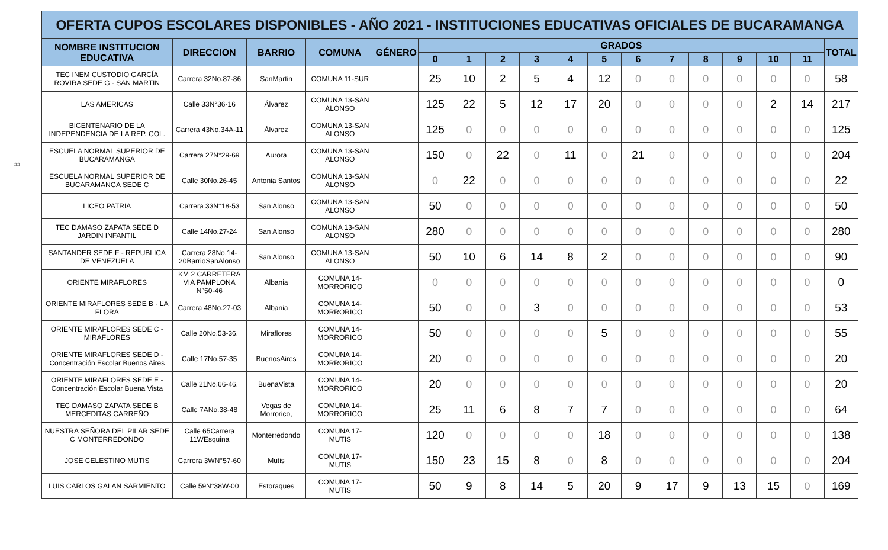##
OFERTA CUPOS ESCOLARES DISPONIBLES - AÑO 2021 - INSTITUCIONES EDUCATIVAS OFICIALES DE BUCARAMANGA
| NOMBRE INSTITUCION EDUCATIVA | DIRECCION | BARRIO | COMUNA | GÉNERO | GRADOS | | | | | | | | | | | | TOTAL |
| --- | --- | --- | --- | --- | --- | --- | --- | --- | --- | --- | --- | --- | --- | --- | --- | --- | --- |
| | | | | | 0 | 1 | 2 | 3 | 4 | 5 | 6 | 7 | 8 | 9 | 10 | 11 | |
| TEC INEM CUSTODIO GARCÍA ROVIRA SEDE G - SAN MARTIN | Carrera 32No.87-86 | SanMartin | COMUNA 11-SUR | | 25 | 10 | 2 | 5 | 4 | 12 | 0 | 0 | 0 | 0 | 0 | 0 | 58 |
| LAS AMERICAS | Calle 33N°36-16 | Álvarez | COMUNA 13-SAN ALONSO | | 125 | 22 | 5 | 12 | 17 | 20 | 0 | 0 | 0 | 0 | 2 | 14 | 217 |
| BICENTENARIO DE LA INDEPENDENCIA DE LA REP. COL. | Carrera 43No.34A-11 | Álvarez | COMUNA 13-SAN ALONSO | | 125 | 0 | 0 | 0 | 0 | 0 | 0 | 0 | 0 | 0 | 0 | 0 | 125 |
| ESCUELA NORMAL SUPERIOR DE BUCARAMANGA | Carrera 27N°29-69 | Aurora | COMUNA 13-SAN ALONSO | | 150 | 0 | 22 | 0 | 11 | 0 | 21 | 0 | 0 | 0 | 0 | 0 | 204 |
| ESCUELA NORMAL SUPERIOR DE BUCARAMANGA SEDE C | Calle 30No.26-45 | Antonia Santos | COMUNA 13-SAN ALONSO | | 0 | 22 | 0 | 0 | 0 | 0 | 0 | 0 | 0 | 0 | 0 | 0 | 22 |
| LICEO PATRIA | Carrera 33N°18-53 | San Alonso | COMUNA 13-SAN ALONSO | | 50 | 0 | 0 | 0 | 0 | 0 | 0 | 0 | 0 | 0 | 0 | 0 | 50 |
| TEC DAMASO ZAPATA SEDE D JARDIN INFANTIL | Calle 14No.27-24 | San Alonso | COMUNA 13-SAN ALONSO | | 280 | 0 | 0 | 0 | 0 | 0 | 0 | 0 | 0 | 0 | 0 | 0 | 280 |
| SANTANDER SEDE F - REPUBLICA DE VENEZUELA | Carrera 28No.14-20BarrioSanAlonso | San Alonso | COMUNA 13-SAN ALONSO | | 50 | 10 | 6 | 14 | 8 | 2 | 0 | 0 | 0 | 0 | 0 | 0 | 90 |
| ORIENTE MIRAFLORES | KM 2 CARRETERA VIA PAMPLONA N°50-46 | Albania | COMUNA 14-MORRORICO | | 0 | 0 | 0 | 0 | 0 | 0 | 0 | 0 | 0 | 0 | 0 | 0 | 0 |
| ORIENTE MIRAFLORES SEDE B - LA FLORA | Carrera 48No.27-03 | Albania | COMUNA 14-MORRORICO | | 50 | 0 | 0 | 3 | 0 | 0 | 0 | 0 | 0 | 0 | 0 | 0 | 53 |
| ORIENTE MIRAFLORES SEDE C - MIRAFLORES | Calle 20No.53-36. | Miraflores | COMUNA 14-MORRORICO | | 50 | 0 | 0 | 0 | 0 | 5 | 0 | 0 | 0 | 0 | 0 | 0 | 55 |
| ORIENTE MIRAFLORES SEDE D - Concentración Escolar Buenos Aires | Calle 17No.57-35 | BuenosAires | COMUNA 14-MORRORICO | | 20 | 0 | 0 | 0 | 0 | 0 | 0 | 0 | 0 | 0 | 0 | 0 | 20 |
| ORIENTE MIRAFLORES SEDE E - Concentración Escolar Buena Vista | Calle 21No.66-46. | BuenaVista | COMUNA 14-MORRORICO | | 20 | 0 | 0 | 0 | 0 | 0 | 0 | 0 | 0 | 0 | 0 | 0 | 20 |
| TEC DAMASO ZAPATA SEDE B MERCEDITAS CARREÑO | Calle 7ANo.38-48 | Vegas de Morrorico, | COMUNA 14-MORRORICO | | 25 | 11 | 6 | 8 | 7 | 7 | 0 | 0 | 0 | 0 | 0 | 0 | 64 |
| NUESTRA SEÑORA DEL PILAR SEDE C MONTERREDONDO | Calle 65Carrera 11WEsquina | Monterredondo | COMUNA 17-MUTIS | | 120 | 0 | 0 | 0 | 0 | 18 | 0 | 0 | 0 | 0 | 0 | 0 | 138 |
| JOSE CELESTINO MUTIS | Carrera 3WN°57-60 | Mutis | COMUNA 17-MUTIS | | 150 | 23 | 15 | 8 | 0 | 8 | 0 | 0 | 0 | 0 | 0 | 0 | 204 |
| LUIS CARLOS GALAN SARMIENTO | Calle 59N°38W-00 | Estoraques | COMUNA 17-MUTIS | | 50 | 9 | 8 | 14 | 5 | 20 | 9 | 17 | 9 | 13 | 15 | 0 | 169 |